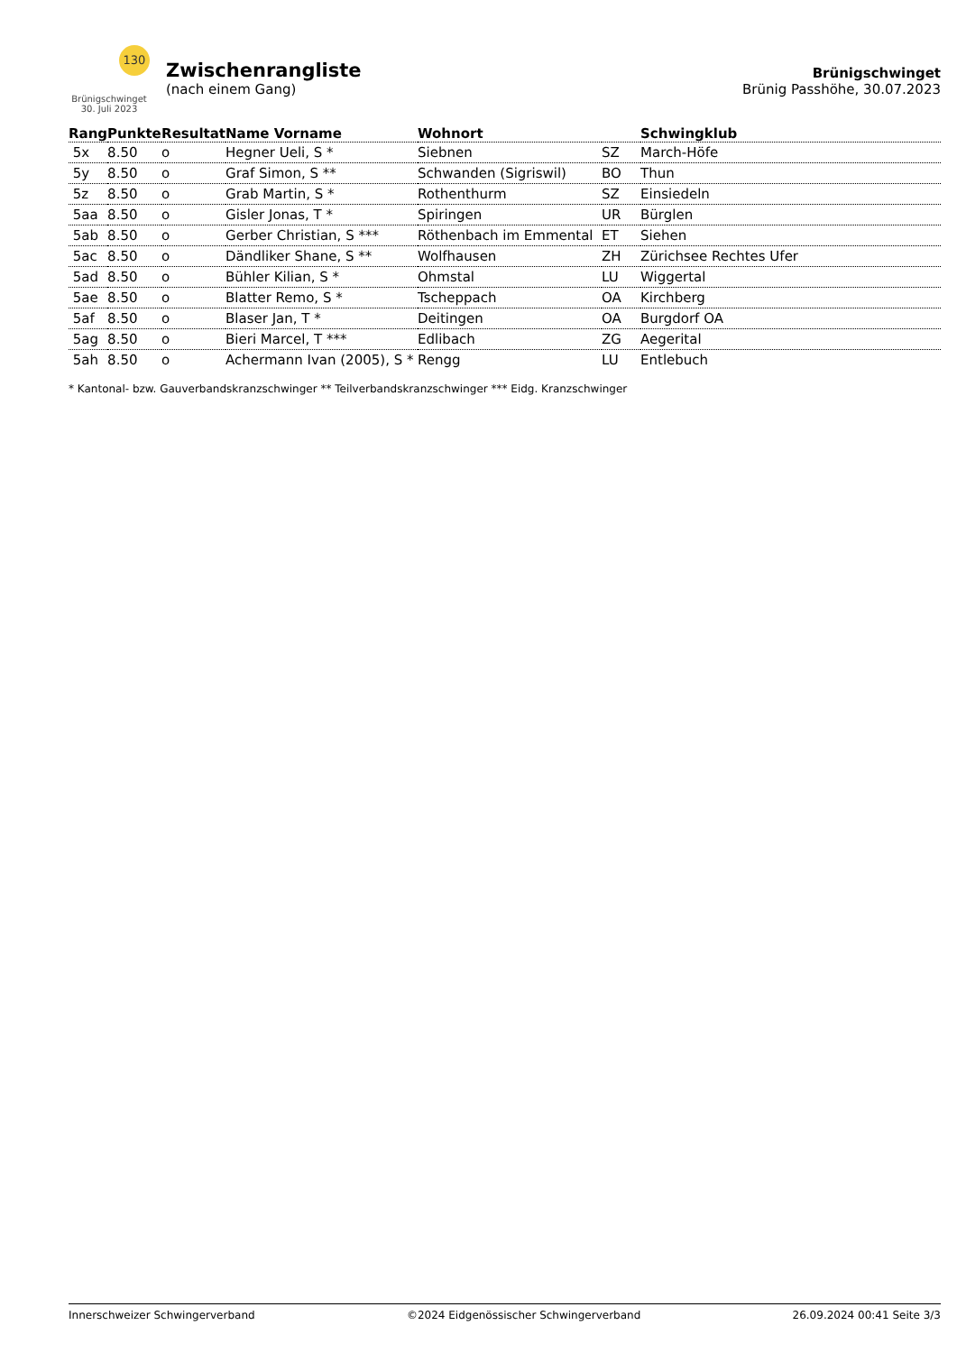130
Brünigschwinget
30. Juli 2023
Zwischenrangliste
(nach einem Gang)
Brünigschwinget
Brünig Passhöhe, 30.07.2023
| Rang | Punkte | Resultat | Name Vorname | Wohnort | | Schwingklub |
| --- | --- | --- | --- | --- | --- | --- |
| 5x | 8.50 | o | Hegner Ueli, S * | Siebnen | SZ | March-Höfe |
| 5y | 8.50 | o | Graf Simon, S ** | Schwanden (Sigriswil) | BO | Thun |
| 5z | 8.50 | o | Grab Martin, S * | Rothenthurm | SZ | Einsiedeln |
| 5aa | 8.50 | o | Gisler Jonas, T * | Spiringen | UR | Bürglen |
| 5ab | 8.50 | o | Gerber Christian, S *** | Röthenbach im Emmental | ET | Siehen |
| 5ac | 8.50 | o | Dändliker Shane, S ** | Wolfhausen | ZH | Zürichsee Rechtes Ufer |
| 5ad | 8.50 | o | Bühler Kilian, S * | Ohmstal | LU | Wiggertal |
| 5ae | 8.50 | o | Blatter Remo, S * | Tscheppach | OA | Kirchberg |
| 5af | 8.50 | o | Blaser Jan, T * | Deitingen | OA | Burgdorf OA |
| 5ag | 8.50 | o | Bieri Marcel, T *** | Edlibach | ZG | Aegerital |
| 5ah | 8.50 | o | Achermann Ivan (2005), S * | Rengg | LU | Entlebuch |
* Kantonal- bzw. Gauverbandskranzschwinger ** Teilverbandskranzschwinger *** Eidg. Kranzschwinger
Innerschweizer Schwingerverband ©2024 Eidgenössischer Schwingerverband 26.09.2024 00:41 Seite 3/3